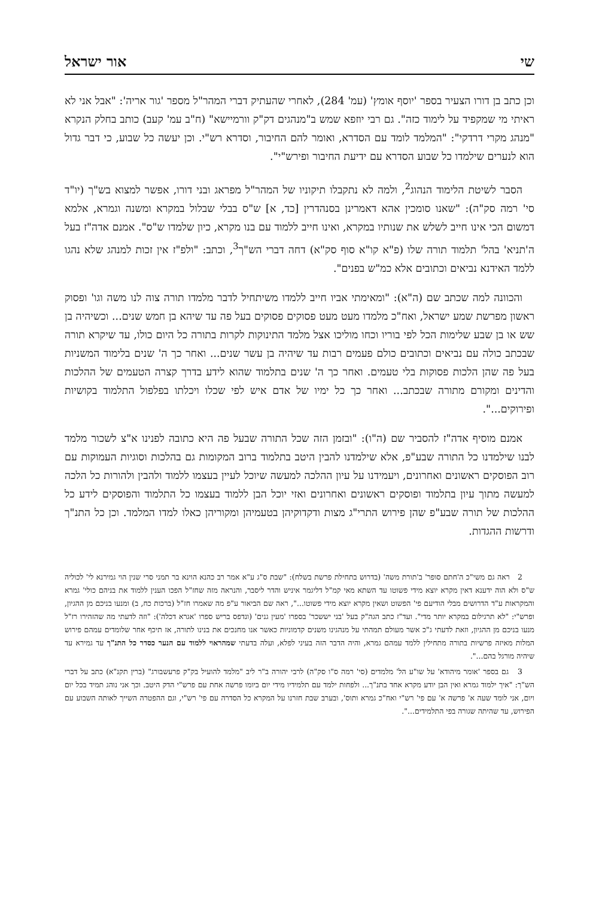שי אור ישראל
וכן כתב בן דורו הצעיר בספר 'יוסף אומץ' (עמ' 284), לאחרי שהעתיק דברי המהר"ל מספר 'גור אריה': "אבל אני לא ראיתי מי שמקפיד על לימוד כזה". גם רבי יוזפא שמש ב"מנהגים דק"ק וורמיישא" (ח"ב עמ' קעב) כותב בחלק הנקרא "מנהג מקרי דרדקי": "המלמד לומד עם הסדרא, ואומר להם החיבור, וסדרא רש"י. וכן יעשה כל שבוע, כי דבר גדול הוא לנערים שילמדו כל שבוע הסדרא עם ידיעת החיבור ופירש"י".
הסבר לשיטת הלימוד הנהוג<sup>2</sup>, ולמה לא נתקבלו תיקוניו של המהר"ל מפראג ובני דורו, אפשר למצוא בש"ך (יו"ד סי' רמה סק"ה): "שאנו סומכין אהא דאמרינן בסנהדרין [כד, א] ש"ס בבלי שבלול במקרא ומשנה וגמרא, אלמא דמשום הכי אינו חייב לשלש את שנותיו במקרא, ואינו חייב ללמוד עם בנו מקרא, כיון שלמדו ש"ס". אמנם אדה"ז בעל ה'תניא' בהל' תלמוד תורה שלו (פ"א קו"א סוף סק"א) דחה דברי הש"ך<sup>3</sup>, וכתב: "ולפ"ז אין זכות למנהג שלא נהגו ללמד האידנא נביאים וכתובים אלא כמ"ש בפנים".
והכוונה למה שכתב שם (ה"א): "ומאימתי אביו חייב ללמדו משיתחיל לדבר מלמדו תורה צוה לנו משה וגו' ופסוק ראשון מפרשת שמע ישראל, ואח"כ מלמדו מעט מעט פסוקים פסוקים בעל פה עד שיהא בן חמש שנים... וכשיהיה בן שש או בן שבע שלימות הכל לפי בוריו וכחו מוליכו אצל מלמד התינוקות לקרות בתורה כל היום כולו, עד שיקרא תורה שבכתב כולה עם נביאים וכתובים כולם פעמים רבות עד שיהיה בן עשר שנים... ואחר כך ה' שנים בלימוד המשניות בעל פה שהן הלכות פסוקות בלי טעמים. ואחר כך ה' שנים בתלמוד שהוא לידע בדרך קצרה הטעמים של ההלכות והדינים ומקורם מתורה שבכתב... ואחר כך כל ימיו של אדם איש לפי שכלו ויכלתו בפלפול התלמוד בקושיות ופירוקים...".
אמנם מוסיף אדה"ז להסביר שם (ה"ו): "ובזמן הזה שכל התורה שבעל פה היא כתובה לפנינו א"צ לשכור מלמד לבנו שילמדנו כל התורה שבע"פ, אלא שילמדנו להבין היטב בתלמוד ברוב המקומות גם בהלכות וסוגיות העמוקות עם רוב הפוסקים ראשונים ואחרונים, ויעמידנו על עיון ההלכה למעשה שיוכל לעיין בעצמו ללמוד ולהבין ולהורות כל הלכה למעשה מתוך עיון בתלמוד ופוסקים ראשונים ואחרונים ואזי יוכל הבן ללמוד בעצמו כל התלמוד והפוסקים לידע כל ההלכות של תורה שבע"פ שהן פירוש התרי"ג מצות ודקדוקיהן בטעמיהן ומקוריהן כאלו למדו המלמד. וכן כל התנ"ך ודרשות ההגדות.
2 ראה גם משי"כ ה'חתם סופר' ב'תורת משה' (בדרוש בתחילת פרשת בשלח): "שבת ס"ג ע"א אמר רב כהנא הוינא בר תמני סרי שנין הוי גמירנא לי' לכוליה ש"ס ולא הוה ידענא דאין מקרא יוצא מידי פשוטו עד השתא מאי קמ"ל דליגמר איניש והדר ליסבר, והנראה מזה שחז"ל הפכו הענין ללמוד את בניהם כולי' גמרא והמקראות ע"ד הדרושים מבלי הודיעם פי' הפשוט ושאין מקרא יוצא מידי פשוטו...", ראה שם הביאור ע"פ מה שאמרו חז"ל (ברכות כח, ב) ומנעו בניכם מן ההגיון, ופרש"י: "לא תרגילום במקרא יותר מדי". ועד"ז כתב הגה"ק בעל 'בני יששכר' בספרו 'מעין גנים' (ונדפס בריש ספרו 'אגרא דכלה'): "וזה לדעתי מה שהזהירו רז"ל מנעו בניכם מן ההגיון, וזאת לדעתי ג"כ אשר מעולם תמהתי על מנהגינו משנים קדמוניות כאשר אנו מחנכים את בנינו לתורה, אז תיכף אחר שלומדים עמהם פירוש המלות מאיזה פרשיות בתורה מתחילין ללמד עמהם גמרא, והיה הדבר הזה בעיני לפלא, ועלה בדעתי שמהראוי ללמוד עם הנער כסדר כל התנ"ך עד גמירא עד שיהיה מורגל בהם...".
3 גם בספר 'אומר מיהודא' על שו"ע הל' מלמדים (סי' רמה ס"ו סק"ה) לרבי יהורה ב"ר ליב "מלמד להועיל בק"ק פרעשבורג" (ברין תקנ"א) כתב על דברי הש"ך: "איך ילמוד גמרא ואין הבן יודע מקרא אחד בתנ"ך... ולפחות ילמד עם תלמידיו מידי יום ביומו פרשה אחת עם פרש"י הדק היטב. וכך אני נוהג תמיד בכל יום ויום, אני לומד שעה א' פרשה א' עם פי' רש"י ואח"כ גמרא ותוס', ובערב שבת חזרנו על המקרא כל הסדרה עם פי' רש"י, וגם ההפטרה השייך לאותה השבוע עם הפירוש, עד שהיתה שגורה בפי התלמידים...".